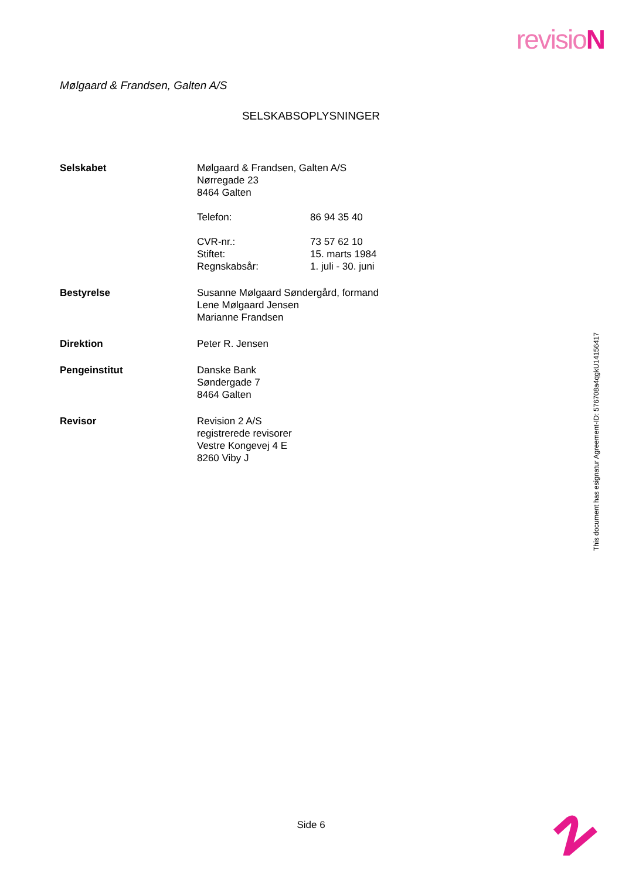revisioN
Mølgaard & Frandsen, Galten A/S
SELSKABSOPLYSNINGER
Selskabet Mølgaard & Frandsen, Galten A/S
Nørregade 23
8464 Galten
Telefon: 86 94 35 40
CVR-nr.:
Stiftet:
Regnskabsår:
73 57 62 10
15. marts 1984
1. juli - 30. juni
Bestyrelse Susanne Mølgaard Søndergård, formand
Lene Mølgaard Jensen
Marianne Frandsen
Direktion Peter R. Jensen
Pengeinstitut Danske Bank
Søndergade 7
8464 Galten
Revisor Revision 2 A/S
registrerede revisorer
Vestre Kongevej 4 E
8260 Viby J
This document has esignatur Agreement-ID: 576708a4qgkU14156417
Side 6